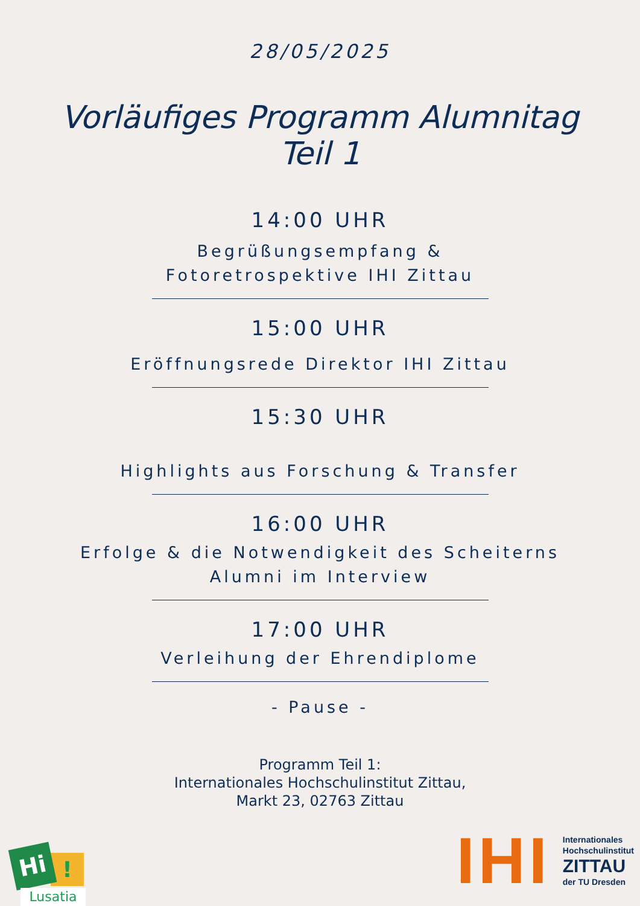28/05/2025
Vorläufiges Programm Alumnitag
Teil 1
14:00 UHR
Begrüßungsempfang &
Fotoretrospektive IHI Zittau
15:00 UHR
Eröffnungsrede Direktor IHI Zittau
15:30 UHR
Highlights aus Forschung & Transfer
16:00 UHR
Erfolge & die Notwendigkeit des Scheiterns
Alumni im Interview
17:00 UHR
Verleihung der Ehrendiplome
- Pause -
Programm Teil 1:
Internationales Hochschulinstitut Zittau,
Markt 23, 02763 Zittau
!
Hi
Lusatia
IHI
Internationales
Hochschulinstitut
ZITTAU
der TU Dresden